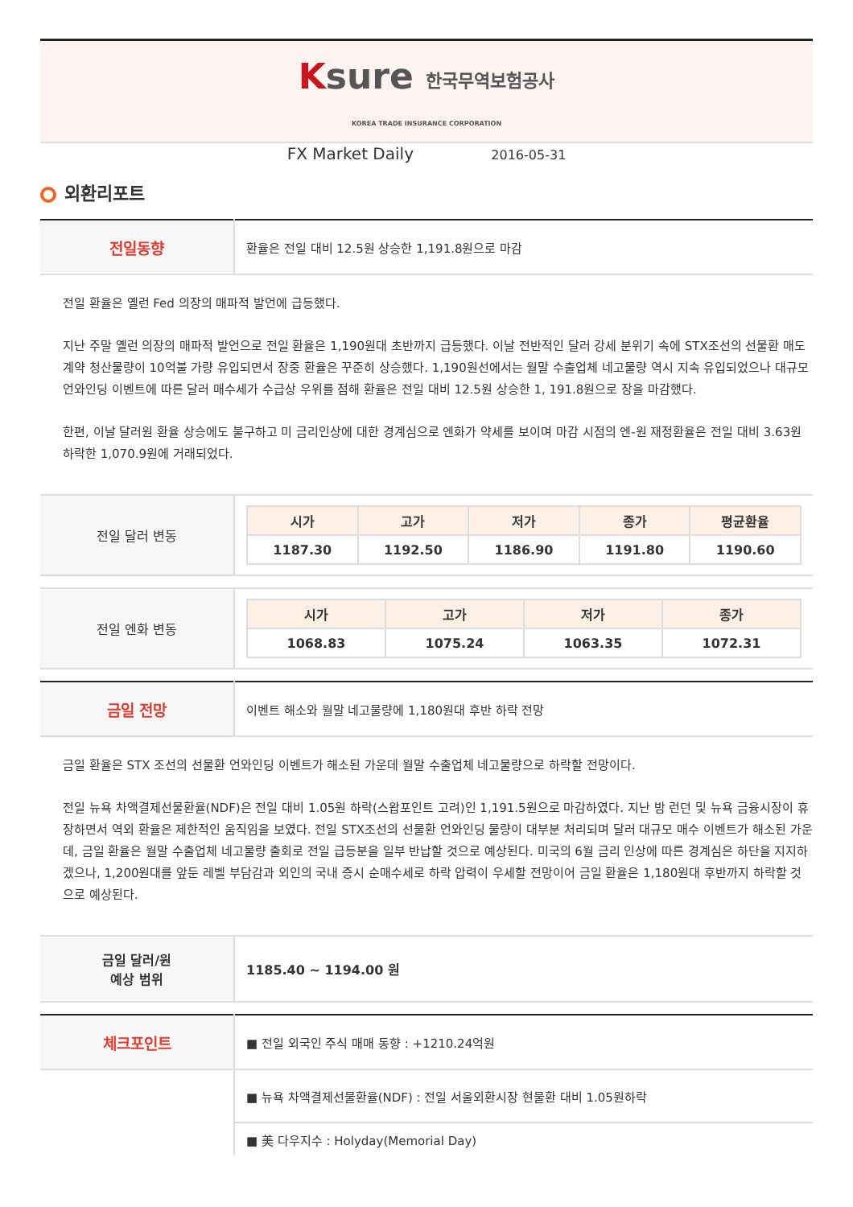Ksure 한국무역보험공사
KOREA TRADE INSURANCE CORPORATION
FX Market Daily 2016-05-31
외환리포트
| 전일동향 | 환율은 전일 대비 12.5원 상승한 1,191.8원으로 마감 |
전일 환율은 옐런 Fed 의장의 매파적 발언에 급등했다.
지난 주말 옐런 의장의 매파적 발언으로 전일 환율은 1,190원대 초반까지 급등했다. 이날 전반적인 달러 강세 분위기 속에 STX조선의 선물환 매도계약 청산물량이 10억불 가량 유입되면서 장중 환율은 꾸준히 상승했다. 1,190원선에서는 월말 수출업체 네고물량 역시 지속 유입되었으나 대규모 언와인딩 이벤트에 따른 달러 매수세가 수급상 우위를 점해 환율은 전일 대비 12.5원 상승한 1, 191.8원으로 장을 마감했다.
한편, 이날 달러원 환율 상승에도 불구하고 미 금리인상에 대한 경계심으로 엔화가 약세를 보이며 마감 시점의 엔-원 재정환율은 전일 대비 3.63원 하락한 1,070.9원에 거래되었다.
| 전일 달러 변동 | / 시가 / 고가 / 저가 / 종가 / 평균환율 / / --- / --- / --- / --- / --- / / 1187.30 / 1192.50 / 1186.90 / 1191.80 / 1190.60 / |
| 전일 엔화 변동 | / 시가 / 고가 / 저가 / 종가 / / --- / --- / --- / --- / / 1068.83 / 1075.24 / 1063.35 / 1072.31 / |
| 금일 전망 | 이벤트 해소와 월말 네고물량에 1,180원대 후반 하락 전망 |
금일 환율은 STX 조선의 선물환 언와인딩 이벤트가 해소된 가운데 월말 수출업체 네고물량으로 하락할 전망이다.
전일 뉴욕 차액결제선물환율(NDF)은 전일 대비 1.05원 하락(스왑포인트 고려)인 1,191.5원으로 마감하였다. 지난 밤 런던 및 뉴욕 금융시장이 휴장하면서 역외 환율은 제한적인 움직임을 보였다. 전일 STX조선의 선물환 언와인딩 물량이 대부분 처리되며 달러 대규모 매수 이벤트가 해소된 가운데, 금일 환율은 월말 수출업체 네고물량 출회로 전일 급등분을 일부 반납할 것으로 예상된다. 미국의 6월 금리 인상에 따른 경계심은 하단을 지지하겠으나, 1,200원대를 앞둔 레벨 부담감과 외인의 국내 증시 순매수세로 하락 압력이 우세할 전망이어 금일 환율은 1,180원대 후반까지 하락할 것으로 예상된다.
| 금일 달러/원 예상 범위 | 1185.40 ~ 1194.00 원 |
| 체크포인트 | ■ 전일 외국인 주식 매매 동향 : +1210.24억원 |
| | ■ 뉴욕 차액결제선물환율(NDF) : 전일 서울외환시장 현물환 대비 1.05원하락 |
| | ■ 美 다우지수 : Holyday(Memorial Day) |